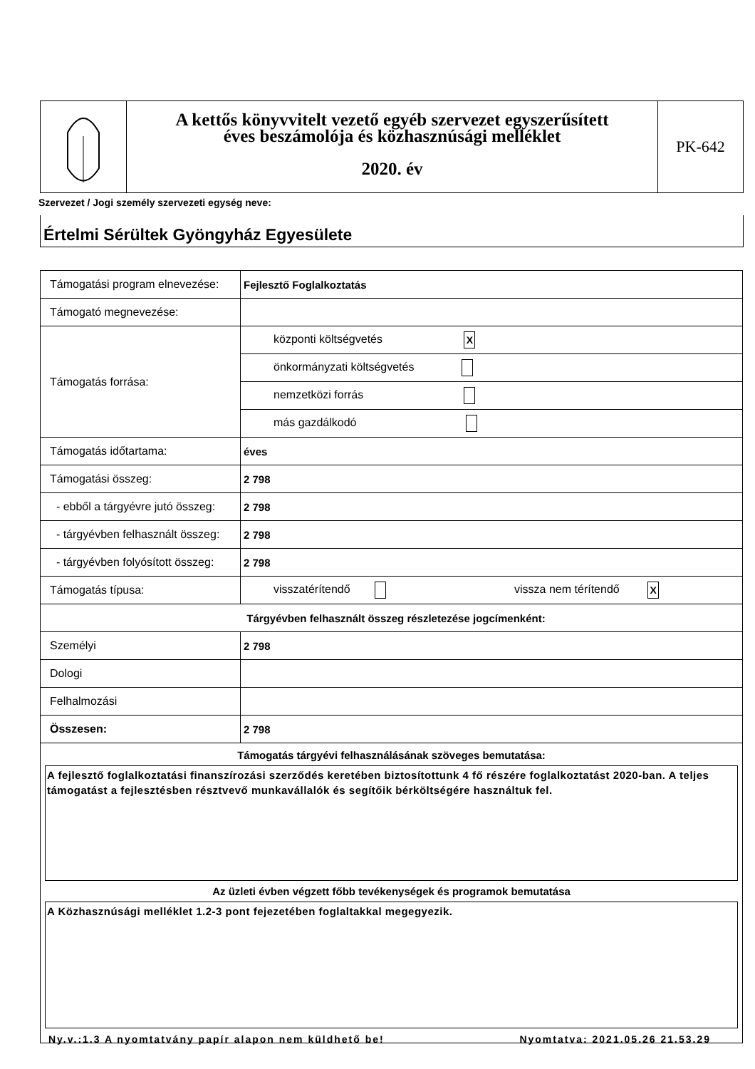A kettős könyvvitelt vezető egyéb szervezet egyszerűsített
éves beszámolója és közhasznúsági melléklet
2020. év
PK-642
Szervezet / Jogi személy szervezeti egység neve:
Értelmi Sérültek Gyöngyház Egyesülete
| Támogatási program elnevezése: | Fejlesztő Foglalkoztatás |
| Támogató megnevezése: | |
| Támogatás forrása: | központi költségvetés X |
| | önkormányzati költségvetés |
| | nemzetközi forrás |
| | más gazdálkodó |
| Támogatás időtartama: | éves |
| Támogatási összeg: | 2 798 |
| - ebből a tárgyévre jutó összeg: | 2 798 |
| - tárgyévben felhasznált összeg: | 2 798 |
| - tárgyévben folyósított összeg: | 2 798 |
| Támogatás típusa: | visszatérítendő vissza nem térítendő X |
| Tárgyévben felhasznált összeg részletezése jogcímenként: | |
| Személyi | 2 798 |
| Dologi | |
| Felhalmozási | |
| Összesen: | 2 798 |
| Támogatás tárgyévi felhasználásának szöveges bemutatása: A fejlesztő foglalkoztatási finanszírozási szerződés keretében biztosítottunk 4 fő részére foglalkoztatást 2020-ban. A teljes támogatást a fejlesztésben résztvevő munkavállalók és segítőik bérköltségére használtuk fel. Az üzleti évben végzett főbb tevékenységek és programok bemutatása A Közhasznúsági melléklet 1.2-3 pont fejezetében foglaltakkal megegyezik. | |
Ny.v.:1.3 A nyomtatvány papír alapon nem küldhető be! Nyomtatva: 2021.05.26 21.53.29